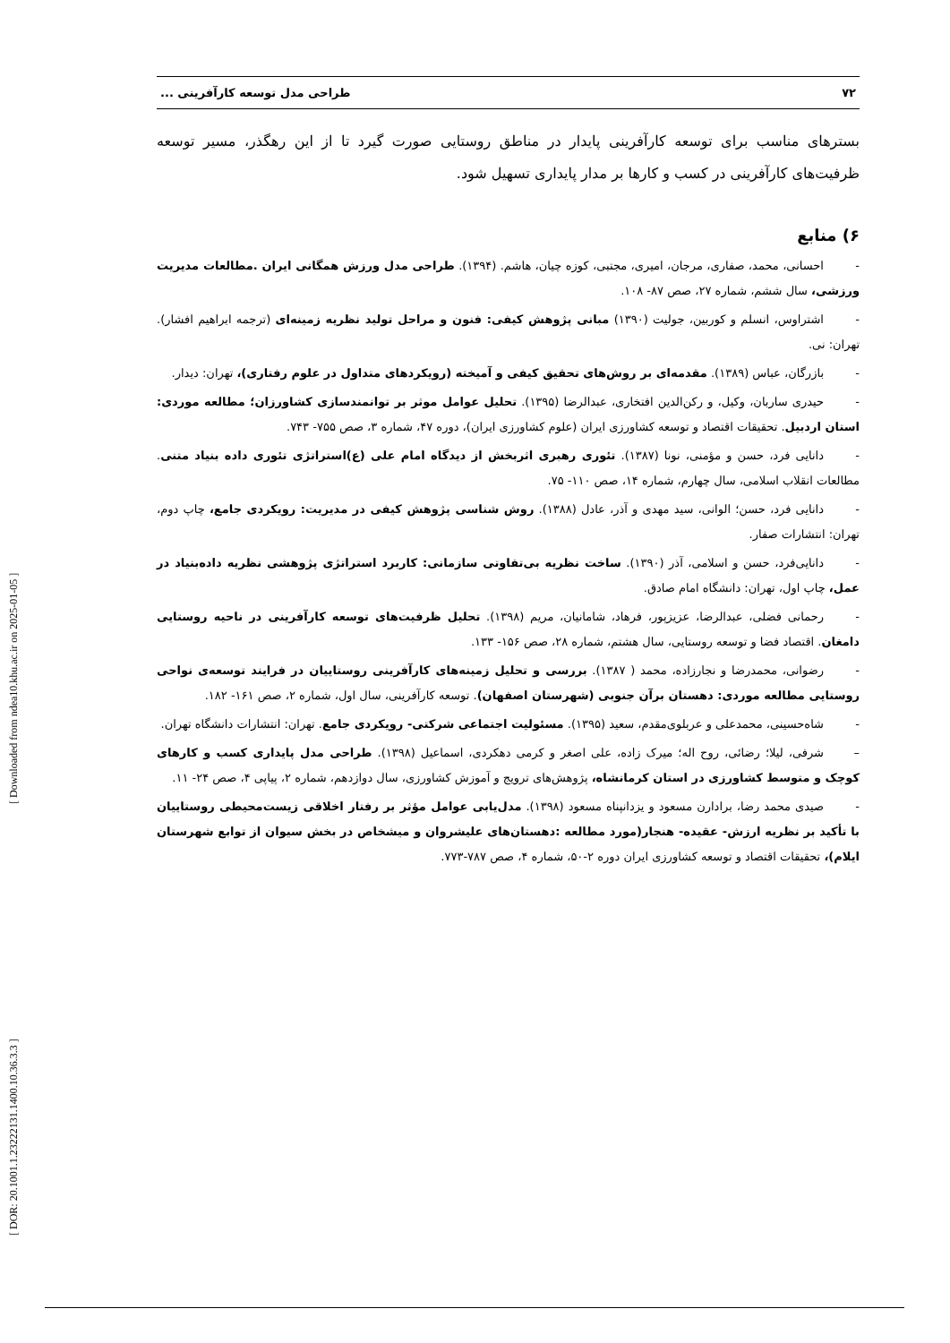[ DOR: 20.1001.1.23222131.1400.10.36.3.3 ] [ Downloaded from ndea10.khu.ac.ir on 2025-01-05 ]
۷۲ طراحی مدل توسعه کارآفرینی ...
بسترهای مناسب برای توسعه کارآفرینی پایدار در مناطق روستایی صورت گیرد تا از این رهگذر، مسیر توسعه ظرفیت‌های کارآفرینی در کسب و کارها بر مدار پایداری تسهیل شود.
۶) منابع
- احسانی، محمد، صفاری، مرجان، امیری، مجتبی، کوزه چیان، هاشم. (۱۳۹۴). طراحی مدل ورزش همگانی ایران .مطالعات مدیریت ورزشی، سال ششم، شماره ۲۷، صص ۸۷- ۱۰۸.
- اشتراوس، انسلم و کوربین، جولیت (۱۳۹۰) مبانی پژوهش کیفی: فنون و مراحل تولید نظریه زمینه‌ای (ترجمه ابراهیم افشار). تهران: نی.
- بازرگان، عباس (۱۳۸۹). مقدمه‌ای بر روش‌های تحقیق کیفی و آمیخته (رویکردهای متداول در علوم رفتاری)، تهران: دیدار.
- حیدری ساربان، وکیل، و رکن‌الدین افتخاری، عبدالرضا (۱۳۹۵). تحلیل عوامل موثر بر توانمندسازی کشاورزان؛ مطالعه موردی: استان اردبیل. تحقیقات اقتصاد و توسعه کشاورزی ایران (علوم کشاورزی ایران)، دوره ۴۷، شماره ۳، صص ۷۵۵- ۷۴۳.
- دانایی فرد، حسن و مؤمنی، نونا (۱۳۸۷). تئوری رهبری اثربخش از دیدگاه امام علی (ع)استراتژی تئوری داده بنیاد متنی. مطالعات انقلاب اسلامی، سال چهارم، شماره ۱۴، صص ۱۱۰- ۷۵.
- دانایی فرد، حسن؛ الوانی، سید مهدی و آذر، عادل (۱۳۸۸). روش شناسی پژوهش کیفی در مدیریت: رویکردی جامع، چاپ دوم، تهران: انتشارات صفار.
- دانایی‌فرد، حسن و اسلامی، آذر (۱۳۹۰). ساخت نظریه بی‌تفاوتی سازمانی: کاربرد استراتژی پژوهشی نظریه داده‌بنیاد در عمل، چاپ اول، تهران: دانشگاه امام صادق.
- رحمانی فضلی، عبدالرضا، عزیزپور، فرهاد، شامانیان، مریم (۱۳۹۸). تحلیل ظرفیت‌های توسعه کارآفرینی در ناحیه روستایی دامغان. اقتصاد فضا و توسعه روستایی، سال هشتم، شماره ۲۸، صص ۱۵۶- ۱۳۳.
- رضوانی، محمدرضا و نجارزاده، محمد ( ۱۳۸۷). بررسی و تحلیل زمینه‌های کارآفرینی روستاییان در فرایند توسعه‌ی نواحی روستایی مطالعه موردی: دهستان برآن جنوبی (شهرستان اصفهان). توسعه کارآفرینی، سال اول، شماره ۲، صص ۱۶۱- ۱۸۲.
- شاه‌حسینی، محمدعلی و عربلوی‌مقدم، سعید (۱۳۹۵). مسئولیت اجتماعی شرکتی- رویکردی جامع. تهران: انتشارات دانشگاه تهران.
– شرفی، لیلا؛ رضائی، روح اله؛ میرک زاده، علی اصغر و کرمی دهکردی، اسماعیل (۱۳۹۸). طراحی مدل پایداری کسب و کارهای کوچک و متوسط کشاورزی در استان کرمانشاه، پژوهش‌های ترویج و آموزش کشاورزی، سال دوازدهم، شماره ۲، پیاپی ۴، صص ۲۴- ۱۱.
- صیدی محمد رضا، برادارن مسعود و یزدانپناه مسعود (۱۳۹۸). مدل‌یابی عوامل مؤثر بر رفتار اخلاقی زیست‌محیطی روستاییان با تأکید بر نظریه ارزش- عقیده- هنجار(مورد مطالعه :دهستان‌های علیشروان و میشخاص در بخش سیوان از توابع شهرستان ایلام)، تحقیقات اقتصاد و توسعه کشاورزی ایران دوره ۲-۵۰، شماره ۴، صص ۷۸۷-۷۷۳.